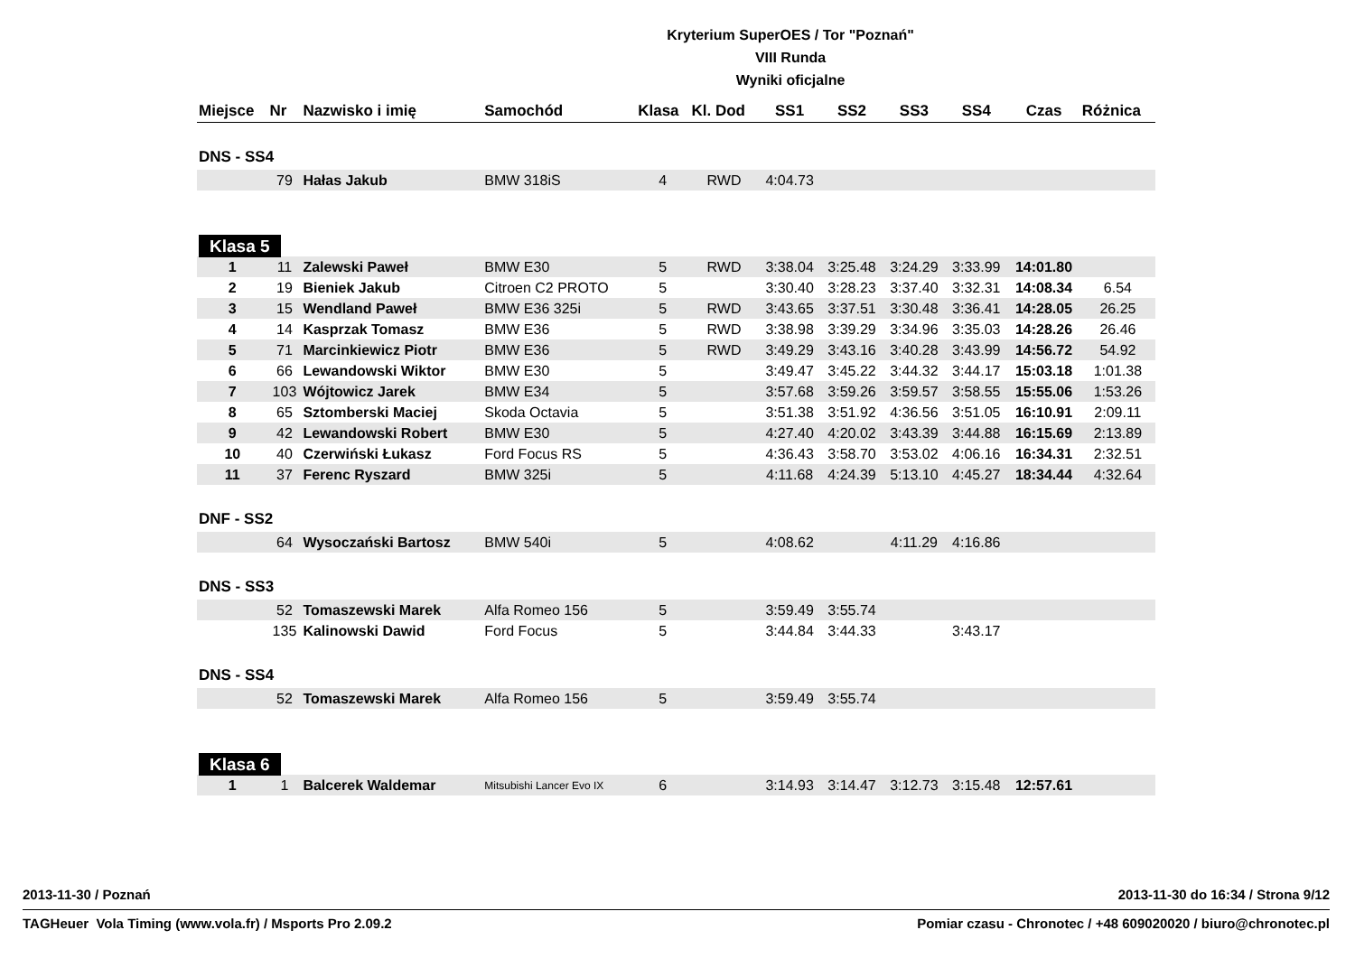Kryterium SuperOES / Tor "Poznań"
VIII Runda
Wyniki oficjalne
| Miejsce | Nr | Nazwisko i imię | Samochód | Klasa | Kl. Dod | SS1 | SS2 | SS3 | SS4 | Czas | Różnica |
| --- | --- | --- | --- | --- | --- | --- | --- | --- | --- | --- | --- |
| DNS - SS4 | | | | | | | | | | | |
| | 79 | Hałas Jakub | BMW 318iS | 4 | RWD | 4:04.73 | | | | | |
| Klasa 5 | | | | | | | | | | | |
| 1 | 11 | Zalewski Paweł | BMW E30 | 5 | RWD | 3:38.04 | 3:25.48 | 3:24.29 | 3:33.99 | 14:01.80 | |
| 2 | 19 | Bieniek Jakub | Citroen C2 PROTO | 5 | | 3:30.40 | 3:28.23 | 3:37.40 | 3:32.31 | 14:08.34 | 6.54 |
| 3 | 15 | Wendland Paweł | BMW E36 325i | 5 | RWD | 3:43.65 | 3:37.51 | 3:30.48 | 3:36.41 | 14:28.05 | 26.25 |
| 4 | 14 | Kasprzak Tomasz | BMW E36 | 5 | RWD | 3:38.98 | 3:39.29 | 3:34.96 | 3:35.03 | 14:28.26 | 26.46 |
| 5 | 71 | Marcinkiewicz Piotr | BMW E36 | 5 | RWD | 3:49.29 | 3:43.16 | 3:40.28 | 3:43.99 | 14:56.72 | 54.92 |
| 6 | 66 | Lewandowski Wiktor | BMW E30 | 5 | | 3:49.47 | 3:45.22 | 3:44.32 | 3:44.17 | 15:03.18 | 1:01.38 |
| 7 | 103 | Wójtowicz Jarek | BMW E34 | 5 | | 3:57.68 | 3:59.26 | 3:59.57 | 3:58.55 | 15:55.06 | 1:53.26 |
| 8 | 65 | Sztomberski Maciej | Skoda Octavia | 5 | | 3:51.38 | 3:51.92 | 4:36.56 | 3:51.05 | 16:10.91 | 2:09.11 |
| 9 | 42 | Lewandowski Robert | BMW E30 | 5 | | 4:27.40 | 4:20.02 | 3:43.39 | 3:44.88 | 16:15.69 | 2:13.89 |
| 10 | 40 | Czerwiński Łukasz | Ford Focus RS | 5 | | 4:36.43 | 3:58.70 | 3:53.02 | 4:06.16 | 16:34.31 | 2:32.51 |
| 11 | 37 | Ferenc Ryszard | BMW 325i | 5 | | 4:11.68 | 4:24.39 | 5:13.10 | 4:45.27 | 18:34.44 | 4:32.64 |
| DNF - SS2 | | | | | | | | | | | |
| | 64 | Wysoczański Bartosz | BMW 540i | 5 | | 4:08.62 | | 4:11.29 | 4:16.86 | | |
| DNS - SS3 | | | | | | | | | | | |
| | 52 | Tomaszewski Marek | Alfa Romeo 156 | 5 | | 3:59.49 | 3:55.74 | | | | |
| | 135 | Kalinowski Dawid | Ford Focus | 5 | | 3:44.84 | 3:44.33 | | 3:43.17 | | |
| DNS - SS4 | | | | | | | | | | | |
| | 52 | Tomaszewski Marek | Alfa Romeo 156 | 5 | | 3:59.49 | 3:55.74 | | | | |
| Klasa 6 | | | | | | | | | | | |
| 1 | 1 | Balcerek Waldemar | Mitsubishi Lancer Evo IX | 6 | | 3:14.93 | 3:14.47 | 3:12.73 | 3:15.48 | 12:57.61 | |
2013-11-30 / Poznań 2013-11-30 do 16:34 / Strona 9/12
TAGHeuer Vola Timing (www.vola.fr) / Msports Pro 2.09.2 Pomiar czasu - Chronotec / +48 609020020 / biuro@chronotec.pl